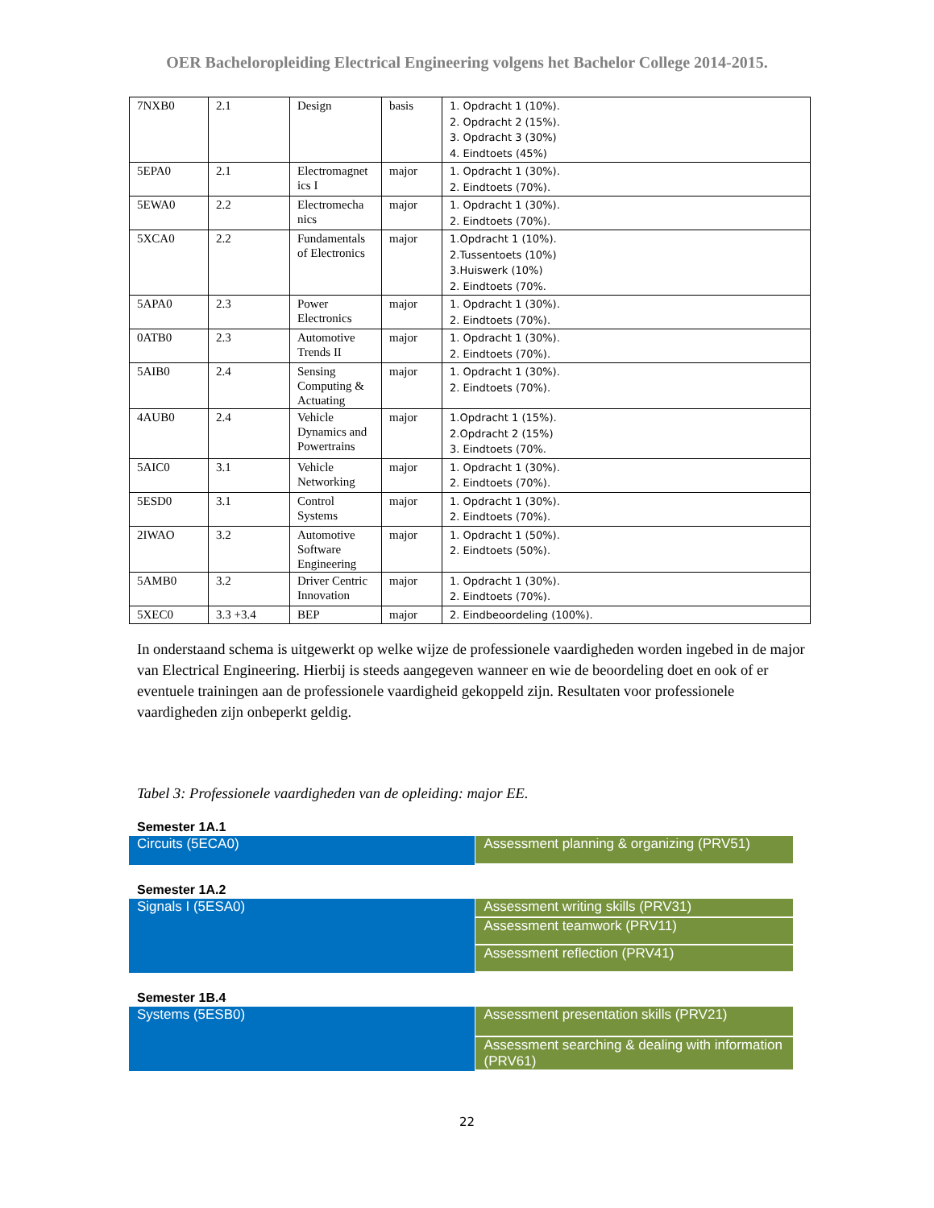OER Bacheloropleiding Electrical Engineering volgens het Bachelor College 2014-2015.
| 7NXB0 | 2.1 | Design | basis | 1. Opdracht 1 (10%). 2. Opdracht 2 (15%). 3. Opdracht 3 (30%) 4. Eindtoets (45%) |
| 5EPA0 | 2.1 | Electromagnet ics I | major | 1. Opdracht 1 (30%). 2. Eindtoets (70%). |
| 5EWA0 | 2.2 | Electromecha nics | major | 1. Opdracht 1 (30%). 2. Eindtoets (70%). |
| 5XCA0 | 2.2 | Fundamentals of Electronics | major | 1.Opdracht 1 (10%). 2.Tussentoets (10%) 3.Huiswerk (10%) 2. Eindtoets (70%. |
| 5APA0 | 2.3 | Power Electronics | major | 1. Opdracht 1 (30%). 2. Eindtoets (70%). |
| 0ATB0 | 2.3 | Automotive Trends II | major | 1. Opdracht 1 (30%). 2. Eindtoets (70%). |
| 5AIB0 | 2.4 | Sensing Computing & Actuating | major | 1. Opdracht 1 (30%). 2. Eindtoets (70%). |
| 4AUB0 | 2.4 | Vehicle Dynamics and Powertrains | major | 1.Opdracht 1 (15%). 2.Opdracht 2 (15%) 3. Eindtoets (70%. |
| 5AIC0 | 3.1 | Vehicle Networking | major | 1. Opdracht 1 (30%). 2. Eindtoets (70%). |
| 5ESD0 | 3.1 | Control Systems | major | 1. Opdracht 1 (30%). 2. Eindtoets (70%). |
| 2IWAO | 3.2 | Automotive Software Engineering | major | 1. Opdracht 1 (50%). 2. Eindtoets (50%). |
| 5AMB0 | 3.2 | Driver Centric Innovation | major | 1. Opdracht 1 (30%). 2. Eindtoets (70%). |
| 5XEC0 | 3.3 +3.4 | BEP | major | 2. Eindbeoordeling (100%). |
In onderstaand schema is uitgewerkt op welke wijze de professionele vaardigheden worden ingebed in de major van Electrical Engineering. Hierbij is steeds aangegeven wanneer en wie de beoordeling doet en ook of er eventuele trainingen aan de professionele vaardigheid gekoppeld zijn. Resultaten voor professionele vaardigheden zijn onbeperkt geldig.
Tabel 3: Professionele vaardigheden van de opleiding: major EE.
Semester 1A.1
Circuits (5ECA0)
Assessment planning & organizing (PRV51)
Semester 1A.2
Signals I (5ESA0)
Assessment writing skills (PRV31)
Assessment teamwork (PRV11)
Assessment reflection (PRV41)
Semester 1B.4
Systems (5ESB0)
Assessment presentation skills (PRV21)
Assessment searching & dealing with information (PRV61)
22